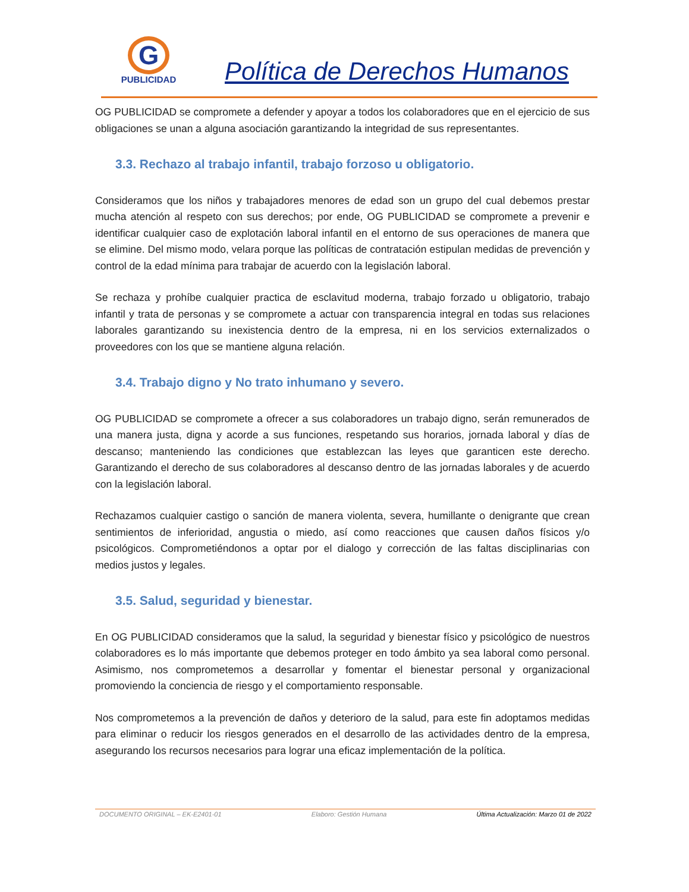G
PUBLICIDAD
Política de Derechos Humanos
OG PUBLICIDAD se compromete a defender y apoyar a todos los colaboradores que en el ejercicio de sus obligaciones se unan a alguna asociación garantizando la integridad de sus representantes.
3.3. Rechazo al trabajo infantil, trabajo forzoso u obligatorio.
Consideramos que los niños y trabajadores menores de edad son un grupo del cual debemos prestar mucha atención al respeto con sus derechos; por ende, OG PUBLICIDAD se compromete a prevenir e identificar cualquier caso de explotación laboral infantil en el entorno de sus operaciones de manera que se elimine. Del mismo modo, velara porque las políticas de contratación estipulan medidas de prevención y control de la edad mínima para trabajar de acuerdo con la legislación laboral.
Se rechaza y prohíbe cualquier practica de esclavitud moderna, trabajo forzado u obligatorio, trabajo infantil y trata de personas y se compromete a actuar con transparencia integral en todas sus relaciones laborales garantizando su inexistencia dentro de la empresa, ni en los servicios externalizados o proveedores con los que se mantiene alguna relación.
3.4. Trabajo digno y No trato inhumano y severo.
OG PUBLICIDAD se compromete a ofrecer a sus colaboradores un trabajo digno, serán remunerados de una manera justa, digna y acorde a sus funciones, respetando sus horarios, jornada laboral y días de descanso; manteniendo las condiciones que establezcan las leyes que garanticen este derecho. Garantizando el derecho de sus colaboradores al descanso dentro de las jornadas laborales y de acuerdo con la legislación laboral.
Rechazamos cualquier castigo o sanción de manera violenta, severa, humillante o denigrante que crean sentimientos de inferioridad, angustia o miedo, así como reacciones que causen daños físicos y/o psicológicos. Comprometiéndonos a optar por el dialogo y corrección de las faltas disciplinarias con medios justos y legales.
3.5. Salud, seguridad y bienestar.
En OG PUBLICIDAD consideramos que la salud, la seguridad y bienestar físico y psicológico de nuestros colaboradores es lo más importante que debemos proteger en todo ámbito ya sea laboral como personal. Asimismo, nos comprometemos a desarrollar y fomentar el bienestar personal y organizacional promoviendo la conciencia de riesgo y el comportamiento responsable.
Nos comprometemos a la prevención de daños y deterioro de la salud, para este fin adoptamos medidas para eliminar o reducir los riesgos generados en el desarrollo de las actividades dentro de la empresa, asegurando los recursos necesarios para lograr una eficaz implementación de la política.
DOCUMENTO ORIGINAL – EK-E2401-01 Elaboro: Gestión Humana Última Actualización: Marzo 01 de 2022